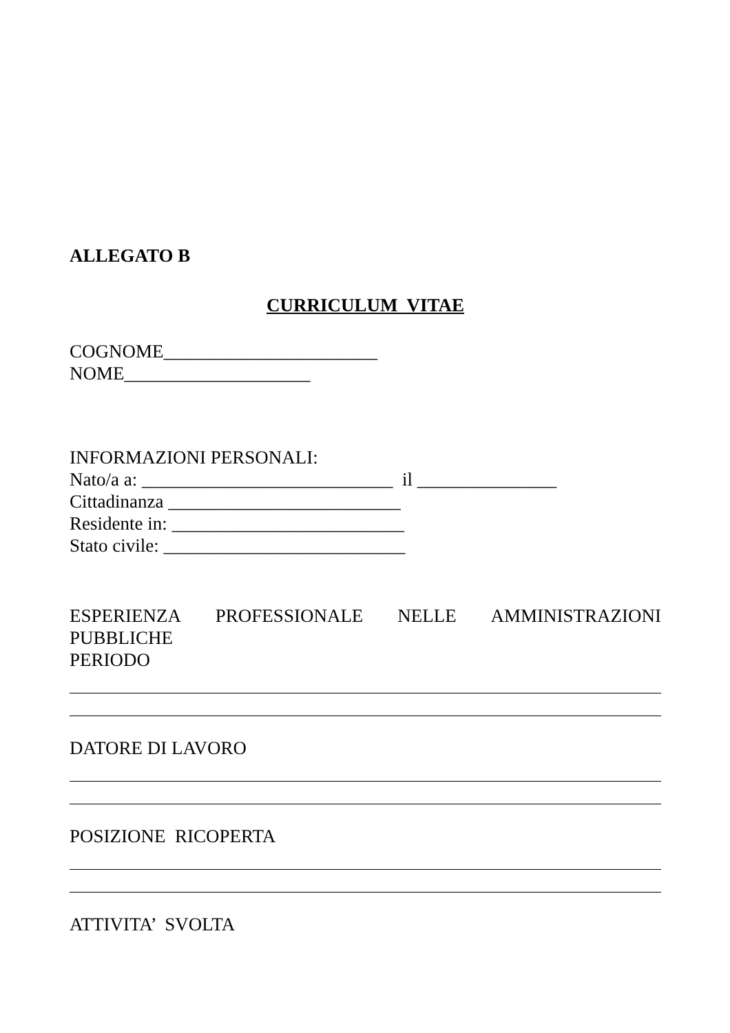ALLEGATO B
CURRICULUM VITAE
COGNOME_______________________
NOME____________________
INFORMAZIONI PERSONALI:
Nato/a a: ___________________________ il _______________
Cittadinanza _________________________
Residente in: _________________________
Stato civile: __________________________
ESPERIENZA PROFESSIONALE NELLE AMMINISTRAZIONI
PUBBLICHE
PERIODO
DATORE DI LAVORO
POSIZIONE RICOPERTA
ATTIVITA’ SVOLTA